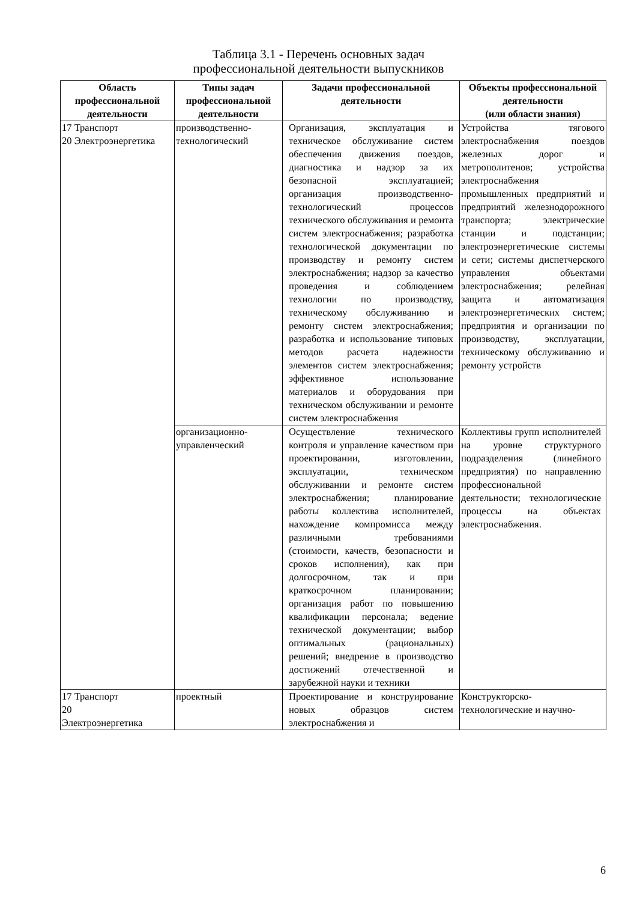Таблица 3.1 - Перечень основных задач
профессиональной деятельности выпускников
| Область профессиональной деятельности | Типы задач профессиональной деятельности | Задачи профессиональной деятельности | Объекты профессиональной деятельности (или области знания) |
| --- | --- | --- | --- |
| 17 Транспорт 20 Электроэнергетика | производственно-технологический | Организация, эксплуатация и техническое обслуживание систем обеспечения движения поездов, диагностика и надзор за их безопасной эксплуатацией; организация производственно-технологический процессов технического обслуживания и ремонта систем электроснабжения; разработка технологической документации по производству и ремонту систем электроснабжения; надзор за качество проведения и соблюдением технологии по производству, техническому обслуживанию и ремонту систем электроснабжения; разработка и использование типовых методов расчета надежности элементов систем электроснабжения; эффективное использование материалов и оборудования при техническом обслуживании и ремонте систем электроснабжения | Устройства тягового электроснабжения поездов железных дорог и метрополитенов; устройства электроснабжения промышленных предприятий и предприятий железнодорожного транспорта; электрические станции и подстанции; электроэнергетические системы и сети; системы диспетчерского управления объектами электроснабжения; релейная защита и автоматизация электроэнергетических систем; предприятия и организации по производству, эксплуатации, техническому обслуживанию и ремонту устройств |
| | организационно-управленческий | Осуществление технического контроля и управление качеством при проектировании, изготовлении, эксплуатации, техническом обслуживании и ремонте систем электроснабжения; планирование работы коллектива исполнителей, нахождение компромисса между различными требованиями (стоимости, качеств, безопасности и сроков исполнения), как при долгосрочном, так и при краткосрочном планировании; организация работ по повышению квалификации персонала; ведение технической документации; выбор оптимальных (рациональных) решений; внедрение в производство достижений отечественной и зарубежной науки и техники | Коллективы групп исполнителей на уровне структурного подразделения (линейного предприятия) по направлению профессиональной деятельности; технологические процессы на объектах электроснабжения. |
| 17 Транспорт 20 Электроэнергетика | проектный | Проектирование и конструирование новых образцов систем электроснабжения и | Конструкторско-технологические и научно- |
6